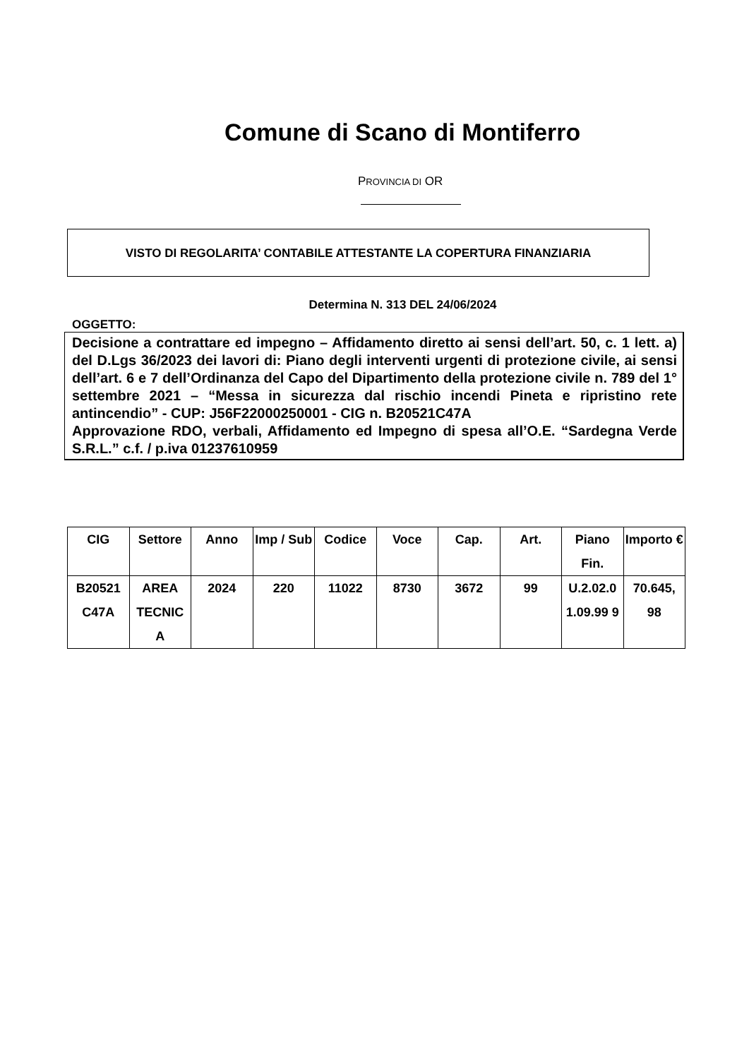Comune di Scano di Montiferro
PROVINCIA DI OR
VISTO DI REGOLARITA’ CONTABILE ATTESTANTE LA COPERTURA FINANZIARIA
Determina N. 313 DEL 24/06/2024
OGGETTO:
Decisione a contrattare ed impegno – Affidamento diretto ai sensi dell’art. 50, c. 1 lett. a) del D.Lgs 36/2023 dei lavori di: Piano degli interventi urgenti di protezione civile, ai sensi dell’art. 6 e 7 dell’Ordinanza del Capo del Dipartimento della protezione civile n. 789 del 1° settembre 2021 – “Messa in sicurezza dal rischio incendi Pineta e ripristino rete antincendio” - CUP: J56F22000250001 - CIG n. B20521C47A
Approvazione RDO, verbali, Affidamento ed Impegno di spesa all’O.E. “Sardegna Verde S.R.L.” c.f. / p.iva 01237610959
| CIG | Settore | Anno | Imp / Sub | Codice | Voce | Cap. | Art. | Piano Fin. | Importo € |
| --- | --- | --- | --- | --- | --- | --- | --- | --- | --- |
| B20521 C47A | AREA TECNIC A | 2024 | 220 | 11022 | 8730 | 3672 | 99 | U.2.02.0 1.09.99 9 | 70.645, 98 |